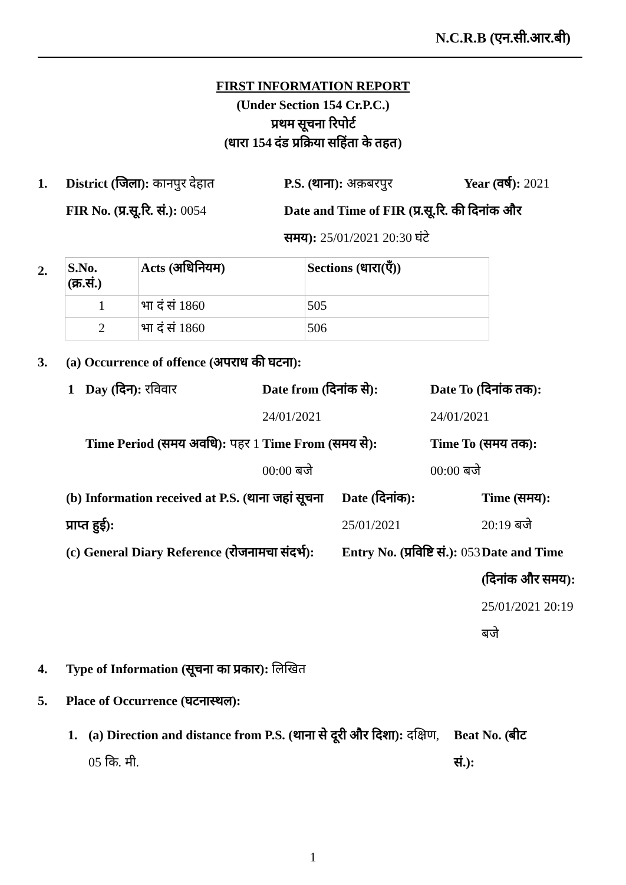N.C.R.B (एन.सी.आर.बी)
FIRST INFORMATION REPORT
(Under Section 154 Cr.P.C.)
प्रथम सूचना रिपोर्ट
(धारा 154 दंड प्रक्रिया सहिंता के तहत)
1. District (जिला): कानपुर देहात
P.S. (थाना): अक़बरपुर Year (वर्ष): 2021
FIR No. (प्र.सू.रि. सं.): 0054
Date and Time of FIR (प्र.सू.रि. की दिनांक और समय): 25/01/2021 20:30 घंटे
2.
| S.No. (क्र.सं.) | Acts (अधिनियम) | Sections (धारा(एँ)) |
| --- | --- | --- |
| 1 | भा दं सं 1860 | 505 |
| 2 | भा दं सं 1860 | 506 |
3. (a) Occurrence of offence (अपराध की घटना):
1 Day (दिन): रविवार Date from (दिनांक से):
24/01/2021
Date To (दिनांक तक): 24/01/2021
Time Period (समय अवधि): पहर 1
Time From (समय से):
00:00 बजे
Time To (समय तक): 00:00 बजे
(b) Information received at P.S. (थाना जहां सूचना प्राप्त हुई):
Date (दिनांक):
25/01/2021
Time (समय):
20:19 बजे
(c) General Diary Reference (रोजनामचा संदर्भ):
Entry No. (प्रविष्टि सं.): 053
Date and Time (दिनांक और समय): 25/01/2021 20:19 बजे
4. Type of Information (सूचना का प्रकार): लिखित
5. Place of Occurrence (घटनास्थल):
1. (a) Direction and distance from P.S. (थाना से दूरी और दिशा): दक्षिण, 05 कि. मी.
Beat No. (बीट सं.):
1